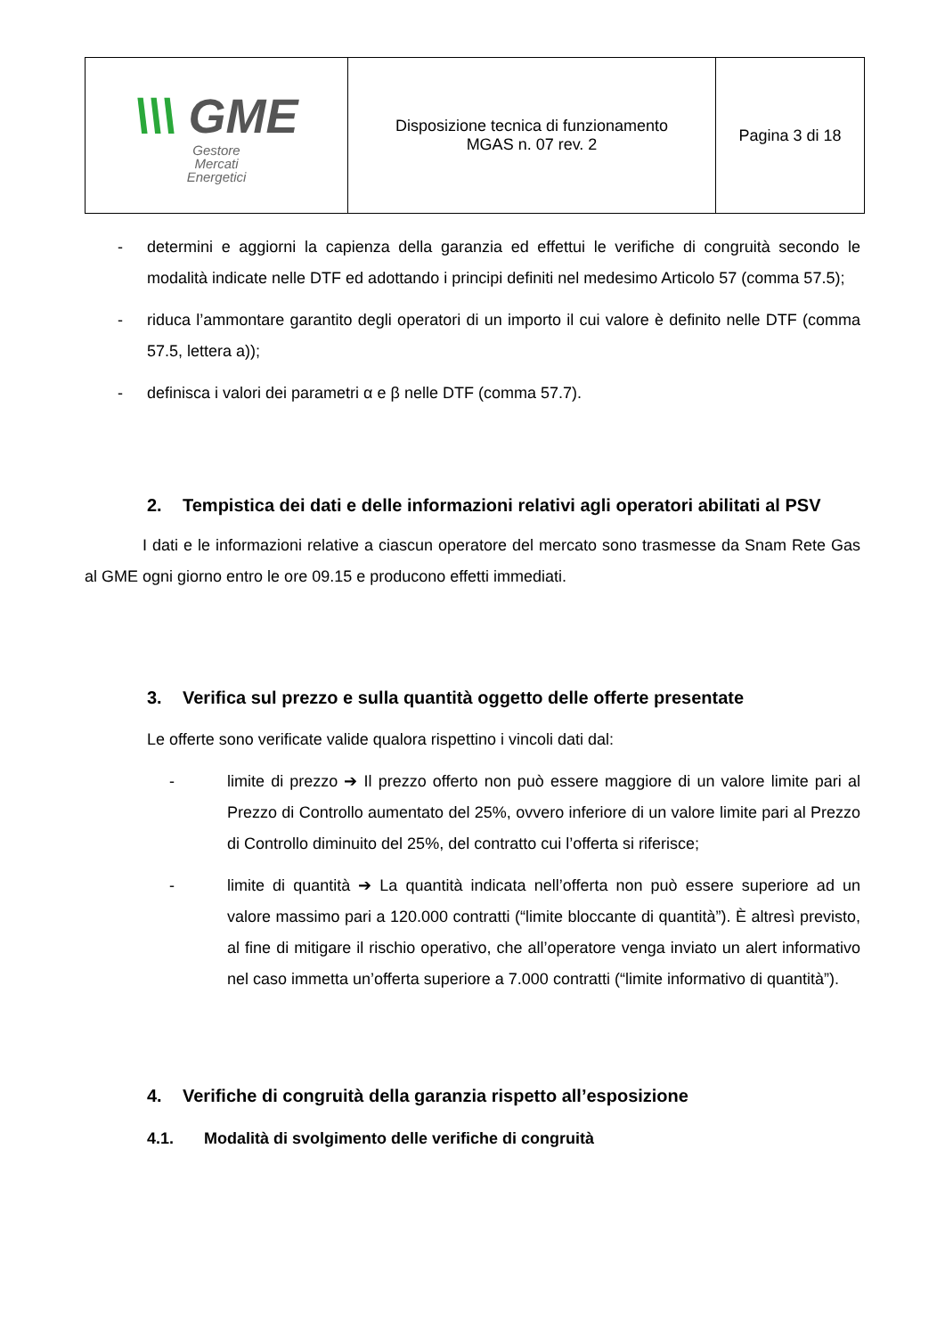| \\\ GME Gestore Mercati Energetici | Disposizione tecnica di funzionamento MGAS n. 07 rev. 2 | Pagina 3 di 18 |
- determini e aggiorni la capienza della garanzia ed effettui le verifiche di congruità secondo le modalità indicate nelle DTF ed adottando i principi definiti nel medesimo Articolo 57 (comma 57.5);
- riduca l’ammontare garantito degli operatori di un importo il cui valore è definito nelle DTF (comma 57.5, lettera a));
- definisca i valori dei parametri α e β nelle DTF (comma 57.7).
2. Tempistica dei dati e delle informazioni relativi agli operatori abilitati al PSV
I dati e le informazioni relative a ciascun operatore del mercato sono trasmesse da Snam Rete Gas al GME ogni giorno entro le ore 09.15 e producono effetti immediati.
3. Verifica sul prezzo e sulla quantità oggetto delle offerte presentate
Le offerte sono verificate valide qualora rispettino i vincoli dati dal:
- limite di prezzo ➔ Il prezzo offerto non può essere maggiore di un valore limite pari al Prezzo di Controllo aumentato del 25%, ovvero inferiore di un valore limite pari al Prezzo di Controllo diminuito del 25%, del contratto cui l’offerta si riferisce;
- limite di quantità ➔ La quantità indicata nell’offerta non può essere superiore ad un valore massimo pari a 120.000 contratti (“limite bloccante di quantità”). È altresì previsto, al fine di mitigare il rischio operativo, che all’operatore venga inviato un alert informativo nel caso immetta un’offerta superiore a 7.000 contratti (“limite informativo di quantità”).
4. Verifiche di congruità della garanzia rispetto all’esposizione
4.1. Modalità di svolgimento delle verifiche di congruità